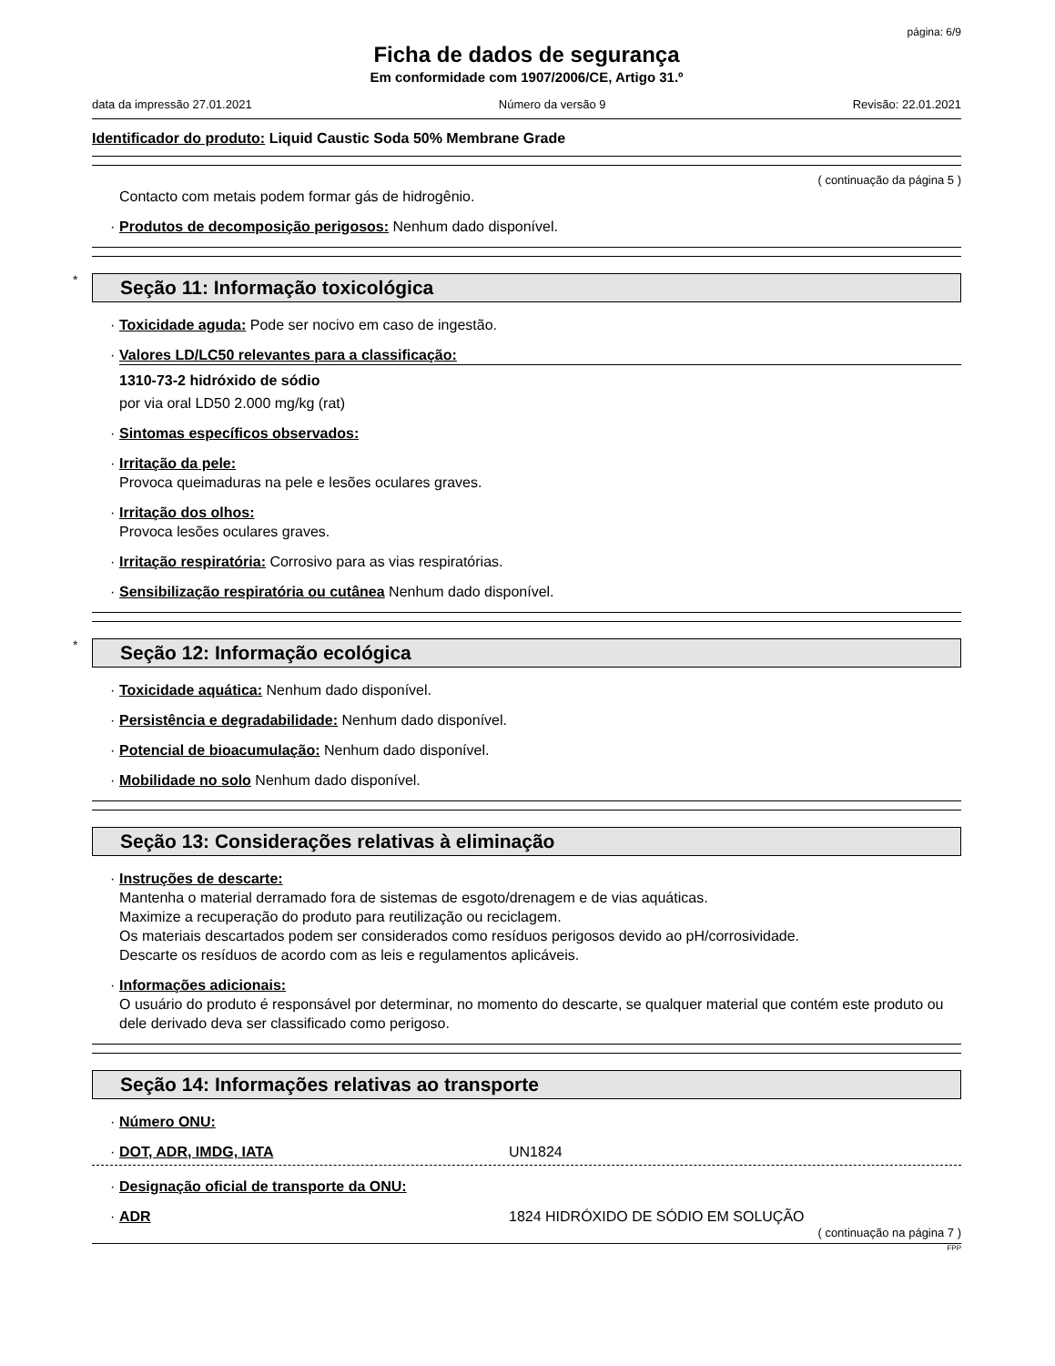página: 6/9
Ficha de dados de segurança
Em conformidade com 1907/2006/CE, Artigo 31.º
data da impressão 27.01.2021 Número da versão 9 Revisão: 22.01.2021
Identificador do produto: Liquid Caustic Soda 50% Membrane Grade
( continuação da página 5 )
Contacto com metais podem formar gás de hidrogênio.
· Produtos de decomposição perigosos: Nenhum dado disponível.
* Seção 11: Informação toxicológica
· Toxicidade aguda: Pode ser nocivo em caso de ingestão.
· Valores LD/LC50 relevantes para a classificação:
1310-73-2 hidróxido de sódio
por via oral LD50 2.000 mg/kg (rat)
· Sintomas específicos observados:
· Irritação da pele:
Provoca queimaduras na pele e lesões oculares graves.
· Irritação dos olhos:
Provoca lesões oculares graves.
· Irritação respiratória: Corrosivo para as vias respiratórias.
· Sensibilização respiratória ou cutânea Nenhum dado disponível.
* Seção 12: Informação ecológica
· Toxicidade aquática: Nenhum dado disponível.
· Persistência e degradabilidade: Nenhum dado disponível.
· Potencial de bioacumulação: Nenhum dado disponível.
· Mobilidade no solo Nenhum dado disponível.
Seção 13: Considerações relativas à eliminação
· Instruções de descarte:
Mantenha o material derramado fora de sistemas de esgoto/drenagem e de vias aquáticas.
Maximize a recuperação do produto para reutilização ou reciclagem.
Os materiais descartados podem ser considerados como resíduos perigosos devido ao pH/corrosividade.
Descarte os resíduos de acordo com as leis e regulamentos aplicáveis.
· Informações adicionais:
O usuário do produto é responsável por determinar, no momento do descarte, se qualquer material que contém este produto ou dele derivado deva ser classificado como perigoso.
Seção 14: Informações relativas ao transporte
· Número ONU:
· DOT, ADR, IMDG, IATA UN1824
· Designação oficial de transporte da ONU:
· ADR 1824 HIDRÓXIDO DE SÓDIO EM SOLUÇÃO
( continuação na página 7 )
FPP